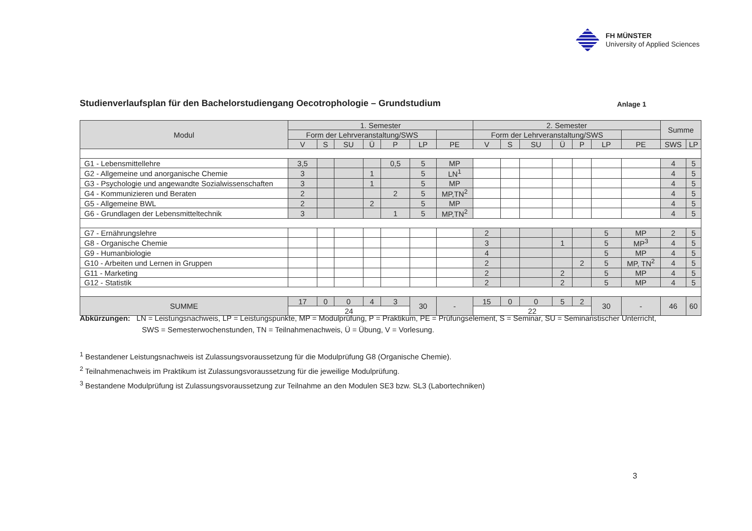FH MÜNSTER
University of Applied Sciences
Studienverlaufsplan für den Bachelorstudiengang Oecotrophologie – Grundstudium
Anlage 1
| Modul | 1. Semester | | | | | | | 2. Semester | | | | | | | Summe | |
| --- | --- | --- | --- | --- | --- | --- | --- | --- | --- | --- | --- | --- | --- | --- | --- | --- |
| | Form der Lehrveranstaltung/SWS | | | | | | | Form der Lehrveranstaltung/SWS | | | | | | | | |
| | V | S | SU | Ü | P | LP | PE | V | S | SU | Ü | P | LP | PE | SWS | LP |
| G1 - Lebensmittellehre | 3,5 | | | | 0,5 | 5 | MP | | | | | | | | 4 | 5 |
| G2 - Allgemeine und anorganische Chemie | 3 | | | 1 | | 5 | LN<sup>1</sup> | | | | | | | | 4 | 5 |
| G3 - Psychologie und angewandte Sozialwissenschaften | 3 | | | 1 | | 5 | MP | | | | | | | | 4 | 5 |
| G4 - Kommunizieren und Beraten | 2 | | | | 2 | 5 | MP,TN<sup>2</sup> | | | | | | | | 4 | 5 |
| G5 - Allgemeine BWL | 2 | | | 2 | | 5 | MP | | | | | | | | 4 | 5 |
| G6 - Grundlagen der Lebensmitteltechnik | 3 | | | | 1 | 5 | MP,TN<sup>2</sup> | | | | | | | | 4 | 5 |
| G7 - Ernährungslehre | | | | | | | | 2 | | | | | 5 | MP | 2 | 5 |
| G8 - Organische Chemie | | | | | | | | 3 | | | 1 | | 5 | MP<sup>3</sup> | 4 | 5 |
| G9 - Humanbiologie | | | | | | | | 4 | | | | | 5 | MP | 4 | 5 |
| G10 - Arbeiten und Lernen in Gruppen | | | | | | | | 2 | | | | 2 | 5 | MP, TN<sup>2</sup> | 4 | 5 |
| G11 - Marketing | | | | | | | | 2 | | | 2 | | 5 | MP | 4 | 5 |
| G12 - Statistik | | | | | | | | 2 | | | 2 | | 5 | MP | 4 | 5 |
| SUMME | 17 | 0 | 0 | 4 | 3 | 30 | - | 15 | 0 | 0 | 5 | 2 | 30 | - | 46 | 60 |
| | 24 | | | | | | | 22 | | | | | | | | |
Abkürzungen: LN = Leistungsnachweis, LP = Leistungspunkte, MP = Modulprüfung, P = Praktikum, PE = Prüfungselement, S = Seminar, SU = Seminaristischer Unterricht,
SWS = Semesterwochenstunden, TN = Teilnahmenachweis, Ü = Übung, V = Vorlesung.
<sup>1</sup> Bestandener Leistungsnachweis ist Zulassungsvoraussetzung für die Modulprüfung G8 (Organische Chemie).
<sup>2</sup> Teilnahmenachweis im Praktikum ist Zulassungsvoraussetzung für die jeweilige Modulprüfung.
<sup>3</sup> Bestandene Modulprüfung ist Zulassungsvoraussetzung zur Teilnahme an den Modulen SE3 bzw. SL3 (Labortechniken)
3